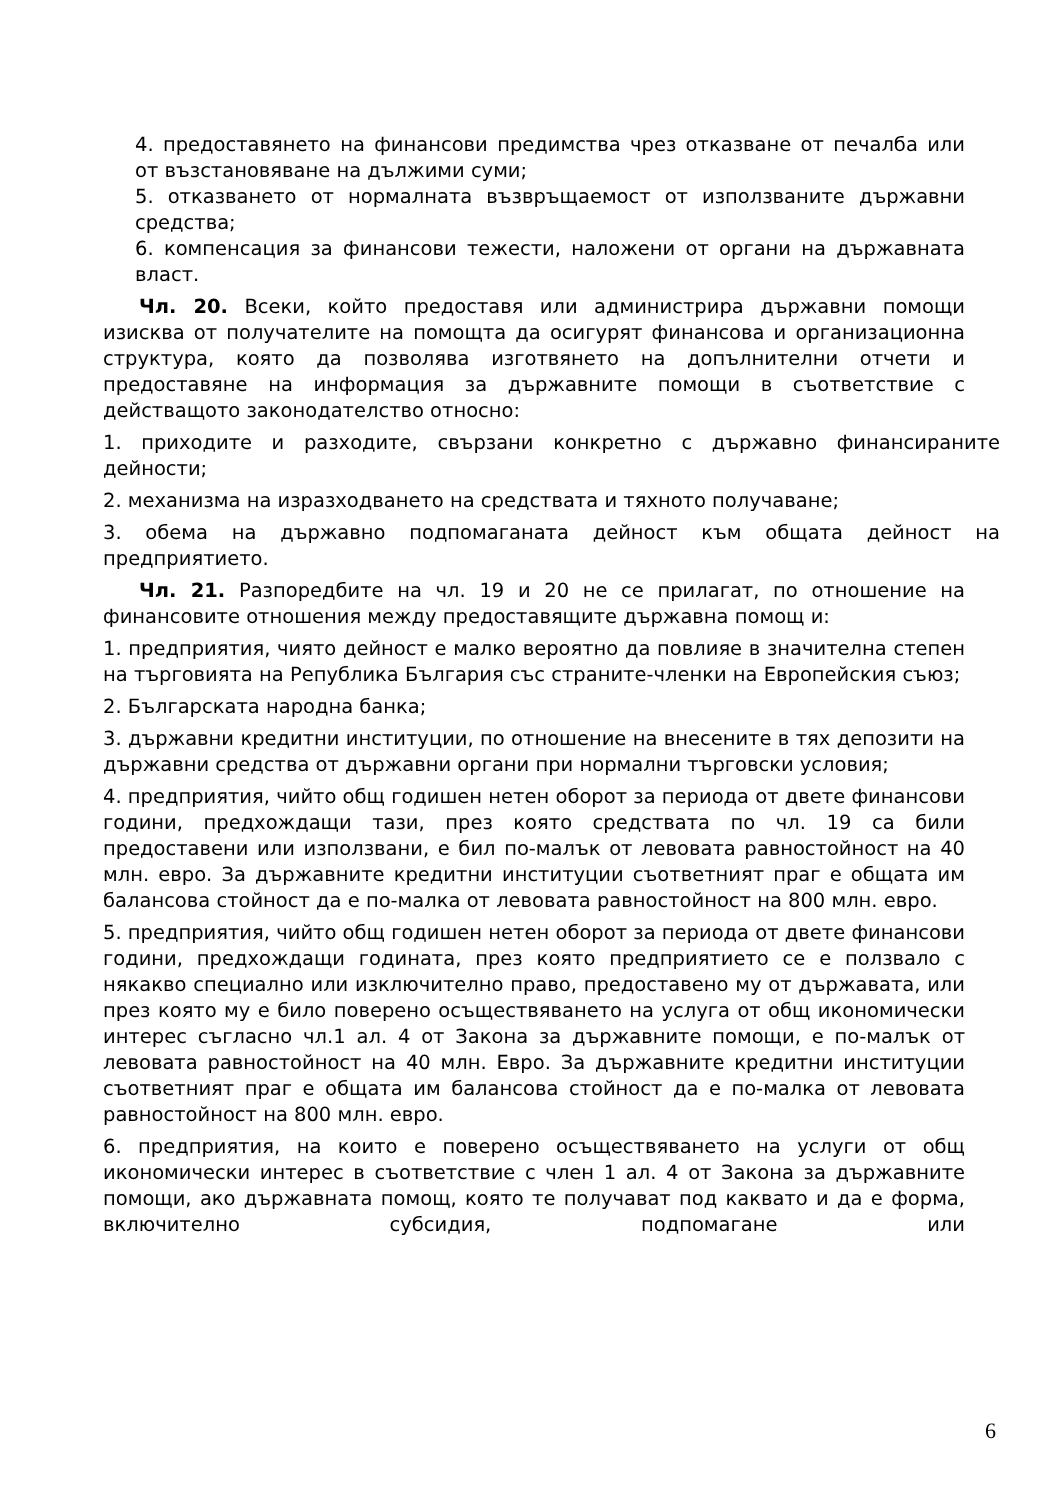4. предоставянето на финансови предимства чрез отказване от печалба или от възстановяване на дължими суми;
5. отказването от нормалната възвръщаемост от използваните държавни средства;
6. компенсация за финансови тежести, наложени от органи на държавната власт.
Чл. 20. Всеки, който предоставя или администрира държавни помощи изисква от получателите на помощта да осигурят финансова и организационна структура, която да позволява изготвянето на допълнителни отчети и предоставяне на информация за държавните помощи в съответствие с действащото законодателство относно:
1. приходите и разходите, свързани конкретно с държавно финансираните дейности;
2. механизма на изразходването на средствата и тяхното получаване;
3. обема на държавно подпомаганата дейност към общата дейност на предприятието.
Чл. 21. Разпоредбите на чл. 19 и 20 не се прилагат, по отношение на финансовите отношения между предоставящите държавна помощ и:
1. предприятия, чиято дейност е малко вероятно да повлияе в значителна степен на търговията на Република България със страните-членки на Европейския съюз;
2. Българската народна банка;
3. държавни кредитни институции, по отношение на внесените в тях депозити на държавни средства от държавни органи при нормални търговски условия;
4. предприятия, чийто общ годишен нетен оборот за периода от двете финансови години, предхождащи тази, през която средствата по чл. 19 са били предоставени или използвани, е бил по-малък от левовата равностойност на 40 млн. евро. За държавните кредитни институции съответният праг е общата им балансова стойност да е по-малка от левовата равностойност на 800 млн. евро.
5. предприятия, чийто общ годишен нетен оборот за периода от двете финансови години, предхождащи годината, през която предприятието се е ползвало с някакво специално или изключително право, предоставено му от държавата, или през която му е било поверено осъществяването на услуга от общ икономически интерес съгласно чл.1 ал. 4 от Закона за държавните помощи, е по-малък от левовата равностойност на 40 млн. Евро. За държавните кредитни институции съответният праг е общата им балансова стойност да е по-малка от левовата равностойност на 800 млн. евро.
6. предприятия, на които е поверено осъществяването на услуги от общ икономически интерес в съответствие с член 1 ал. 4 от Закона за държавните помощи, ако държавната помощ, която те получават под каквато и да е форма, включително субсидия, подпомагане или
6